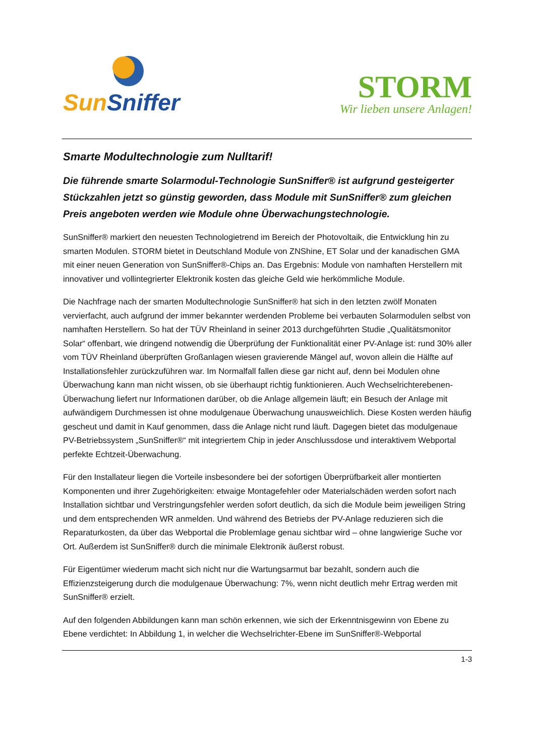Sun Sniffer
STORM
Wir lieben unsere Anlagen!
Smarte Modultechnologie zum Nulltarif!
Die führende smarte Solarmodul-Technologie SunSniffer® ist aufgrund gesteigerter Stückzahlen jetzt so günstig geworden, dass Module mit SunSniffer® zum gleichen Preis angeboten werden wie Module ohne Überwachungstechnologie.
SunSniffer® markiert den neuesten Technologietrend im Bereich der Photovoltaik, die Entwicklung hin zu smarten Modulen. STORM bietet in Deutschland Module von ZNShine, ET Solar und der kanadischen GMA mit einer neuen Generation von SunSniffer®-Chips an. Das Ergebnis: Module von namhaften Herstellern mit innovativer und vollintegrierter Elektronik kosten das gleiche Geld wie herkömmliche Module.
Die Nachfrage nach der smarten Modultechnologie SunSniffer® hat sich in den letzten zwölf Monaten vervierfacht, auch aufgrund der immer bekannter werdenden Probleme bei verbauten Solarmodulen selbst von namhaften Herstellern. So hat der TÜV Rheinland in seiner 2013 durchgeführten Studie „Qualitätsmonitor Solar“ offenbart, wie dringend notwendig die Überprüfung der Funktionalität einer PV-Anlage ist: rund 30% aller vom TÜV Rheinland überprüften Großanlagen wiesen gravierende Mängel auf, wovon allein die Hälfte auf Installationsfehler zurückzuführen war. Im Normalfall fallen diese gar nicht auf, denn bei Modulen ohne Überwachung kann man nicht wissen, ob sie überhaupt richtig funktionieren. Auch Wechselrichterebenen-Überwachung liefert nur Informationen darüber, ob die Anlage allgemein läuft; ein Besuch der Anlage mit aufwändigem Durchmessen ist ohne modulgenaue Überwachung unausweichlich. Diese Kosten werden häufig gescheut und damit in Kauf genommen, dass die Anlage nicht rund läuft. Dagegen bietet das modulgenaue PV-Betriebssystem „SunSniffer®“ mit integriertem Chip in jeder Anschlussdose und interaktivem Webportal perfekte Echtzeit-Überwachung.
Für den Installateur liegen die Vorteile insbesondere bei der sofortigen Überprüfbarkeit aller montierten Komponenten und ihrer Zugehörigkeiten: etwaige Montagefehler oder Materialschäden werden sofort nach Installation sichtbar und Verstringungsfehler werden sofort deutlich, da sich die Module beim jeweiligen String und dem entsprechenden WR anmelden. Und während des Betriebs der PV-Anlage reduzieren sich die Reparaturkosten, da über das Webportal die Problemlage genau sichtbar wird – ohne langwierige Suche vor Ort. Außerdem ist SunSniffer® durch die minimale Elektronik äußerst robust.
Für Eigentümer wiederum macht sich nicht nur die Wartungsarmut bar bezahlt, sondern auch die Effizienzsteigerung durch die modulgenaue Überwachung: 7%, wenn nicht deutlich mehr Ertrag werden mit SunSniffer® erzielt.
Auf den folgenden Abbildungen kann man schön erkennen, wie sich der Erkenntnisgewinn von Ebene zu Ebene verdichtet: In Abbildung 1, in welcher die Wechselrichter-Ebene im SunSniffer®-Webportal
1-3